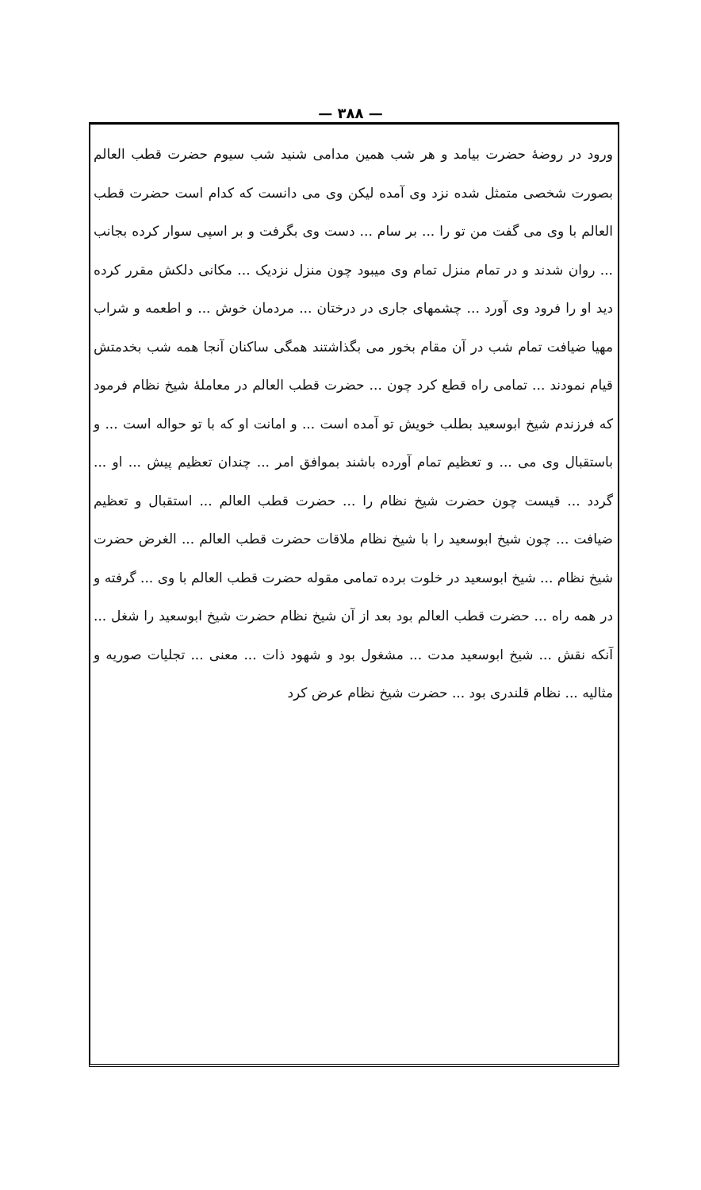— ۳۸۸ —
ورود در روضهٔ حضرت بیامد و هر شب همین مدامی شنید شب سیوم حضرت قطب العالم بصورت شخصی متمثل شده نزد وی آمده لیکن وی می دانست که کدام است حضرت قطب العالم با وی می گفت من تو را ... بر سام ... دست وی بگرفت و بر اسپی سوار کرده بجانب ... روان شدند و در تمام منزل تمام وی میبود چون منزل نزدیک ... مکانی دلکش مقرر کرده دید او را فرود وی آورد ... چشمهای جاری در درختان ... مردمان خوش ... و اطعمه و شراب مهیا ضیافت تمام شب در آن مقام بخور می بگذاشتند همگی ساکنان آنجا همه شب بخدمتش قیام نمودند ... تمامی راه قطع کرد چون ... حضرت قطب العالم در معاملهٔ شیخ نظام فرمود که فرزندم شیخ ابوسعید بطلب خویش تو آمده است ... و امانت او که با تو حواله است ... و باستقبال وی می ... و تعظیم تمام آورده باشند بموافق امر ... چندان تعظیم پیش ... او ... گردد ... قیست چون حضرت شیخ نظام را ... حضرت قطب العالم ... استقبال و تعظیم ضیافت ... چون شیخ ابوسعید را با شیخ نظام ملاقات حضرت قطب العالم ... الغرض حضرت شیخ نظام ... شیخ ابوسعید در خلوت برده تمامی مقوله حضرت قطب العالم با وی ... گرفته و در همه راه ... حضرت قطب العالم بود بعد از آن شیخ نظام حضرت شیخ ابوسعید را شغل ... آنکه نقش ... شیخ ابوسعید مدت ... مشغول بود و شهود ذات ... معنی ... تجلیات صوریه و مثالیه ... نظام قلندری بود ... حضرت شیخ نظام عرض کرد